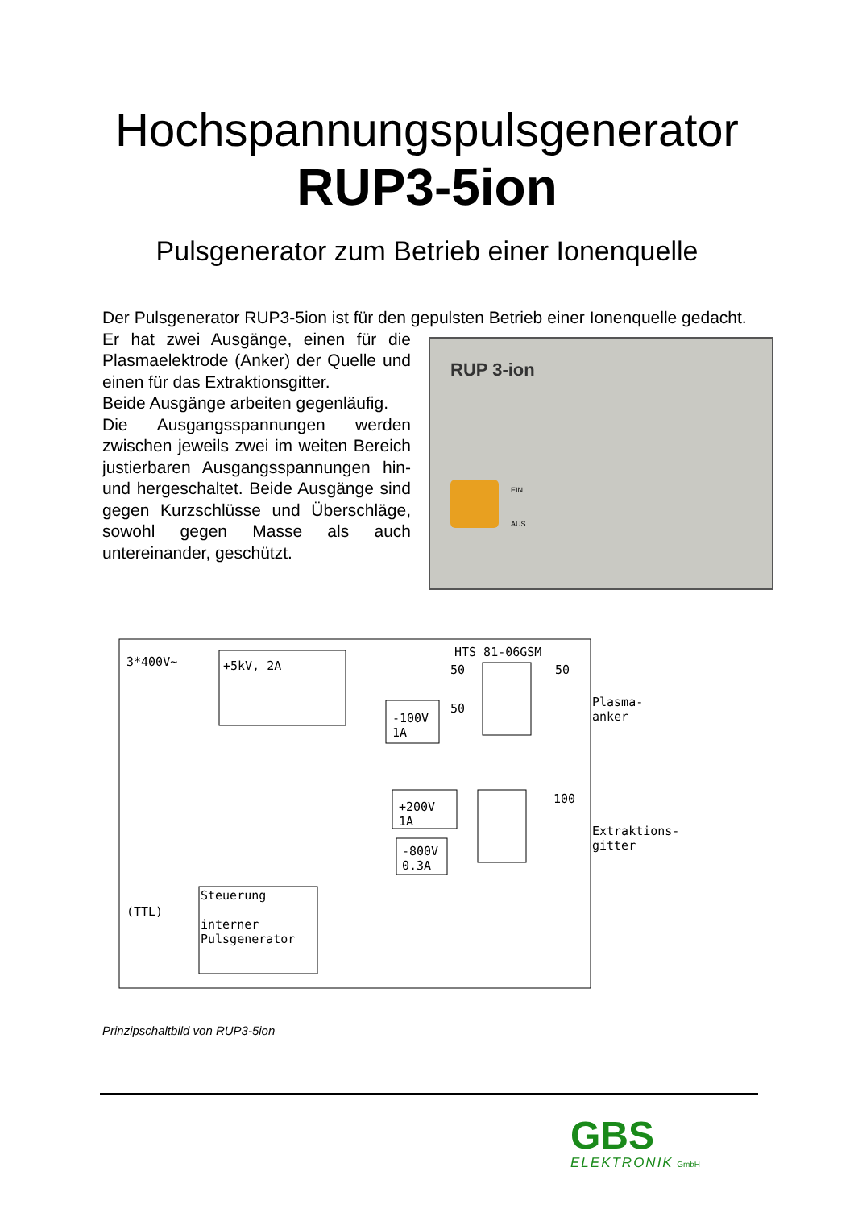Hochspannungspulsgenerator
RUP3-5ion
Pulsgenerator zum Betrieb einer Ionenquelle
Der Pulsgenerator RUP3-5ion ist für den gepulsten Betrieb einer Ionenquelle gedacht.
Er hat zwei Ausgänge, einen für die Plasmaelektrode (Anker) der Quelle und einen für das Extraktionsgitter.
Beide Ausgänge arbeiten gegenläufig.
Die Ausgangsspannungen werden zwischen jeweils zwei im weiten Bereich justierbaren Ausgangsspannungen hin- und hergeschaltet. Beide Ausgänge sind gegen Kurzschlüsse und Überschläge, sowohl gegen Masse als auch untereinander, geschützt.
RUP 3-ion
EIN
AUS
3*400V~ +5kV, 2A
HTS 81-06GSM
-100V
1A
+200V
1A
-800V
0.3A
50 50
50
100
Plasma-
anker
Extraktions-
gitter
(TTL)
Steuerung
interner
Pulsgenerator
Prinzipschaltbild von RUP3-5ion
GBS
ELEKTRONIK GmbH